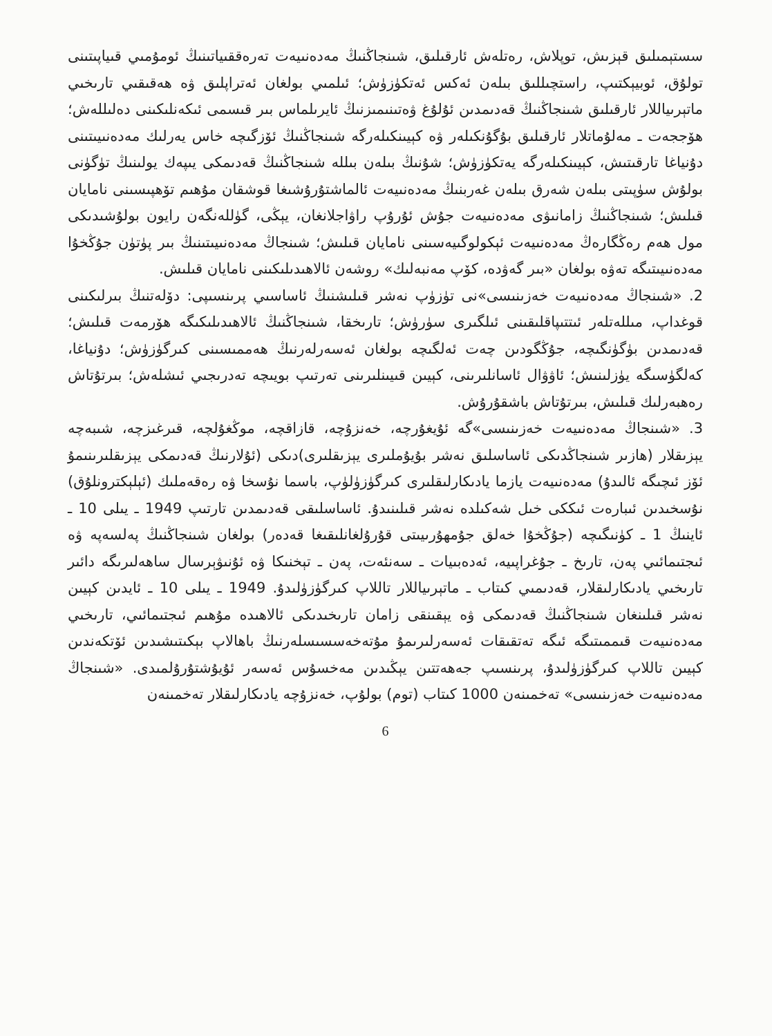سستېمىلىق قېزىش، توپلاش، رەتلەش ئارقىلىق، شىنجاڭنىڭ مەدەنىيەت تەرەققىياتىنىڭ ئومۇمىي قىياپىتىنى تولۇق، ئوبيېكتىپ، راستچىللىق بىلەن ئەكس ئەتكۈزۈش؛ ئىلمىي بولغان ئەتراپلىق ۋە ھەقىقىي تارىخىي ماتېرىياللار ئارقىلىق شىنجاڭنىڭ قەدىمدىن ئۇلۇغ ۋەتىنىمىزنىڭ ئايرىلماس بىر قىسمى ئىكەنلىكىنى دەلىللەش؛ ھۆججەت ـ مەلۇماتلار ئارقىلىق بۇگۇنكىلەر ۋە كېيىنكىلەرگە شىنجاڭنىڭ ئۆزگىچە خاس يەرلىك مەدەنىيىتىنى دۇنياغا تارقىتىش، كېيىنكىلەرگە يەتكۈزۈش؛ شۇنىڭ بىلەن بىللە شىنجاڭنىڭ قەدىمكى يىپەك يولىنىڭ تۈگۈنى بولۇش سۈپىتى بىلەن شەرق بىلەن غەربنىڭ مەدەنىيەت ئالماشتۇرۇشىغا قوشقان مۇھىم تۆھپىسىنى نامايان قىلىش؛ شىنجاڭنىڭ زامانىۋى مەدەنىيەت جۇش ئۇرۇپ راۋاجلانغان، يېڭى، گۈللەنگەن رايون بولۇشىدىكى مول ھەم رەڭگارەڭ مەدەنىيەت ئېكولوگىيەسىنى نامايان قىلىش؛ شىنجاڭ مەدەنىيىتىنىڭ بىر پۈتۈن جۇڭخۇا مەدەنىيىتىگە تەۋە بولغان «بىر گەۋدە، كۆپ مەنبەلىك» روشەن ئالاھىدىلىكىنى نامايان قىلىش.
2. «شىنجاڭ مەدەنىيەت خەزىنىسى»نى تۈزۈپ نەشر قىلىشنىڭ ئاساسىي پرىنسىپى: دۆلەتنىڭ بىرلىكىنى قوغداپ، مىللەتلەر ئىتتىپاقلىقىنى ئىلگىرى سۈرۈش؛ تارىخقا، شىنجاڭنىڭ ئالاھىدىلىكىگە ھۆرمەت قىلىش؛ قەدىمدىن بۈگۈنگىچە، جۇڭگودىن چەت ئەلگىچە بولغان ئەسەرلەرنىڭ ھەممىسىنى كىرگۈزۈش؛ دۇنياغا، كەلگۈسىگە يۈزلىنىش؛ ئاۋۋال ئاسانلىرىنى، كېيىن قىيىنلىرىنى تەرتىپ بويىچە تەدرىجىي ئىشلەش؛ بىرتۇتاش رەھبەرلىك قىلىش، بىرتۇتاش باشقۇرۇش.
3. «شىنجاڭ مەدەنىيەت خەزىنىسى»گە ئۇيغۇرچە، خەنزۇچە، قازاقچە، موڭغۇلچە، قىرغىزچە، شىبەچە يېزىقلار (ھازىر شىنجاڭدىكى ئاساسلىق نەشر بۇيۇملىرى يېزىقلىرى)دىكى (ئۇلارنىڭ قەدىمكى يېزىقلىرىنىمۇ ئۆز ئىچىگە ئالىدۇ) مەدەنىيەت يازما يادىكارلىقلىرى كىرگۈزۈلۈپ، باسما نۇسخا ۋە رەقەملىك (ئېلېكترونلۇق) نۇسخىدىن ئىبارەت ئىككى خىل شەكىلدە نەشر قىلىنىدۇ. ئاساسلىقى قەدىمدىن تارتىپ 1949 ـ يىلى 10 ـ ئاينىڭ 1 ـ كۈنىگىچە (جۇڭخۇا خەلق جۇمھۇرىيىتى قۇرۇلغانلىقىغا قەدەر) بولغان شىنجاڭنىڭ پەلسەپە ۋە ئىجتىمائىي پەن، تارىخ ـ جۇغراپىيە، ئەدەبىيات ـ سەنئەت، پەن ـ تېخنىكا ۋە ئۇنىۋېرسال ساھەلىرىگە دائىر تارىخىي يادىكارلىقلار، قەدىمىي كىتاب ـ ماتېرىياللار تاللاپ كىرگۈزۈلىدۇ. 1949 ـ يىلى 10 ـ ئايدىن كېيىن نەشر قىلىنغان شىنجاڭنىڭ قەدىمكى ۋە يېقىنقى زامان تارىخىدىكى ئالاھىدە مۇھىم ئىجتىمائىي، تارىخىي مەدەنىيەت قىممىتىگە ئىگە تەتقىقات ئەسەرلىرىمۇ مۇتەخەسسىسلەرنىڭ باھالاپ بېكىتىشىدىن ئۆتكەندىن كېيىن تاللاپ كىرگۈزۈلىدۇ، پرىنسىپ جەھەتتىن يېڭىدىن مەخسۇس ئەسەر ئۇيۇشتۇرۇلمىدى. «شىنجاڭ مەدەنىيەت خەزىنىسى» تەخمىنەن 1000 كىتاب (توم) بولۇپ، خەنزۇچە يادىكارلىقلار تەخمىنەن
6